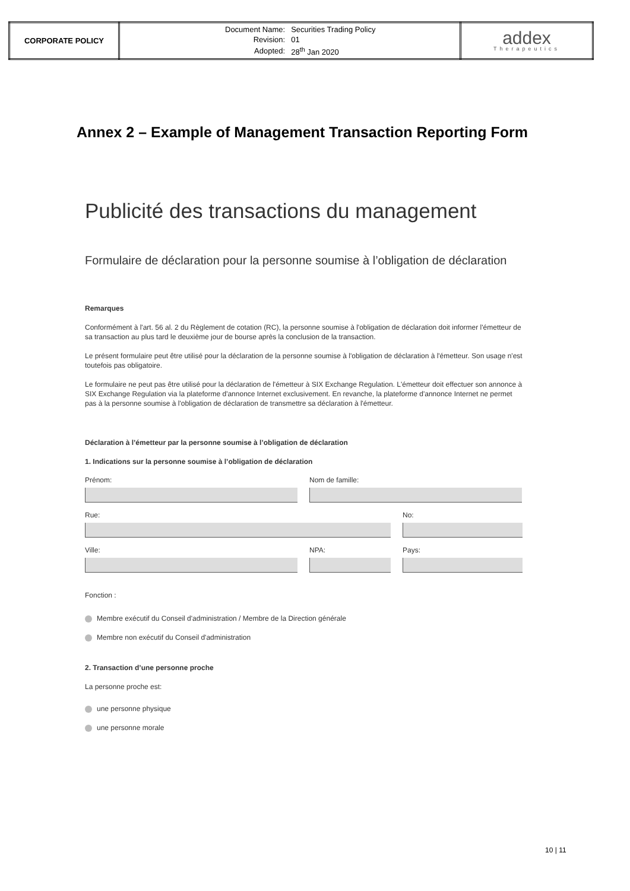| CORPORATE POLICY | / Document Name: / Securities Trading Policy / / Revision: / 01 / / Adopted: / 28<sup>th</sup> Jan 2020 / | addex Therapeutics |
Annex 2 – Example of Management Transaction Reporting Form
Publicité des transactions du management
Formulaire de déclaration pour la personne soumise à l’obligation de déclaration
Remarques
Conformément à l'art. 56 al. 2 du Règlement de cotation (RC), la personne soumise à l'obligation de déclaration doit informer l'émetteur de sa transaction au plus tard le deuxième jour de bourse après la conclusion de la transaction.
Le présent formulaire peut être utilisé pour la déclaration de la personne soumise à l'obligation de déclaration à l'émetteur. Son usage n'est toutefois pas obligatoire.
Le formulaire ne peut pas être utilisé pour la déclaration de l'émetteur à SIX Exchange Regulation. L'émetteur doit effectuer son annonce à SIX Exchange Regulation via la plateforme d'annonce Internet exclusivement. En revanche, la plateforme d'annonce Internet ne permet pas à la personne soumise à l'obligation de déclaration de transmettre sa déclaration à l'émetteur.
Déclaration à l’émetteur par la personne soumise à l’obligation de déclaration
1. Indications sur la personne soumise à l’obligation de déclaration
Prénom: Nom de famille:
Rue: No:
Ville: NPA: Pays:
Fonction :
Membre exécutif du Conseil d'administration / Membre de la Direction générale
Membre non exécutif du Conseil d'administration
2. Transaction d’une personne proche
La personne proche est:
une personne physique
une personne morale
10 | 11